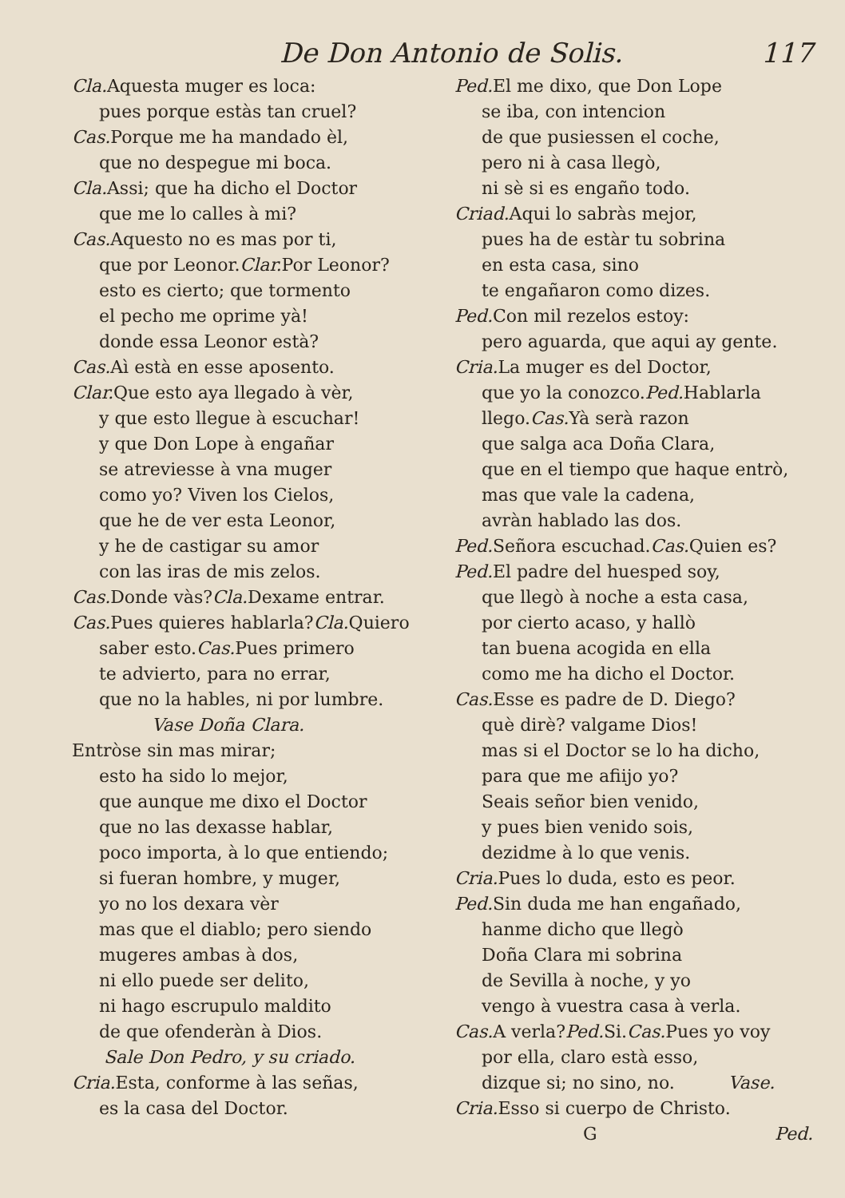De Don Antonio de Solis. 117
Cla. Aquesta muger es loca:
pues porque estàs tan cruel?
Cas. Porque me ha mandado èl,
que no despegue mi boca.
Cla. Assi; que ha dicho el Doctor
que me lo calles à mi?
Cas. Aquesto no es mas por ti,
que por Leonor.Clar. Por Leonor?
esto es cierto; que tormento
el pecho me oprime yà!
donde essa Leonor està?
Cas. Aì està en esse aposento.
Clar. Que esto aya llegado à vèr,
y que esto llegue à escuchar!
y que Don Lope à engañar
se atreviesse à vna muger
como yo? Viven los Cielos,
que he de ver esta Leonor,
y he de castigar su amor
con las iras de mis zelos.
Cas. Donde vàs?Cla. Dexame entrar.
Cas. Pues quieres hablarla?Cla. Quiero
saber esto.Cas. Pues primero
te advierto, para no errar,
que no la hables, ni por lumbre.
Vase Doña Clara.
Entròse sin mas mirar;
esto ha sido lo mejor,
que aunque me dixo el Doctor
que no las dexasse hablar,
poco importa, à lo que entiendo;
si fueran hombre, y muger,
yo no los dexara vèr
mas que el diablo; pero siendo
mugeres ambas à dos,
ni ello puede ser delito,
ni hago escrupulo maldito
de que ofenderàn à Dios.
Sale Don Pedro, y su criado.
Cria. Esta, conforme à las señas,
es la casa del Doctor.
Ped. El me dixo, que Don Lope
se iba, con intencion
de que pusiessen el coche,
pero ni à casa llegò,
ni sè si es engaño todo.
Criad. Aqui lo sabràs mejor,
pues ha de estàr tu sobrina
en esta casa, sino
te engañaron como dizes.
Ped. Con mil rezelos estoy:
pero aguarda, que aqui ay gente.
Cria. La muger es del Doctor,
que yo la conozco.Ped. Hablarla
llego.Cas. Yà serà razon
que salga aca Doña Clara,
que en el tiempo que haque entrò,
mas que vale la cadena,
avràn hablado las dos.
Ped. Señora escuchad.Cas. Quien es?
Ped. El padre del huesped soy,
que llegò à noche a esta casa,
por cierto acaso, y hallò
tan buena acogida en ella
como me ha dicho el Doctor.
Cas. Esse es padre de D. Diego?
què dirè? valgame Dios!
mas si el Doctor se lo ha dicho,
para que me afiijo yo?
Seais señor bien venido,
y pues bien venido sois,
dezidme à lo que venis.
Cria. Pues lo duda, esto es peor.
Ped. Sin duda me han engañado,
hanme dicho que llegò
Doña Clara mi sobrina
de Sevilla à noche, y yo
vengo à vuestra casa à verla.
Cas. A verla?Ped. Si.Cas. Pues yo voy
por ella, claro està esso,
dizque si; no sino, no. Vase.
Cria. Esso si cuerpo de Christo.
G Ped.